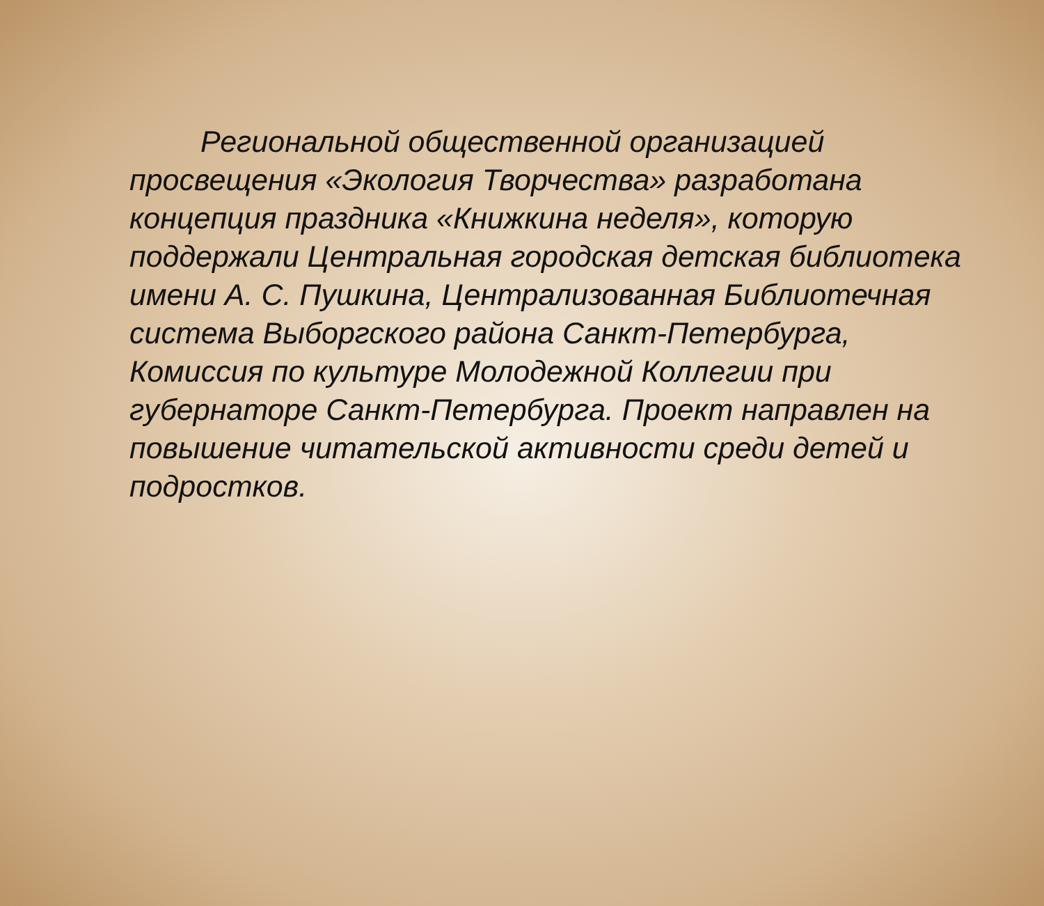Региональной общественной организацией просвещения «Экология Творчества» разработана концепция праздника «Книжкина неделя», которую поддержали Центральная городская детская библиотека имени А. С. Пушкина, Централизованная Библиотечная система Выборгского района Санкт-Петербурга, Комиссия по культуре Молодежной Коллегии при губернаторе Санкт-Петербурга. Проект направлен на повышение читательской активности среди детей и подростков.